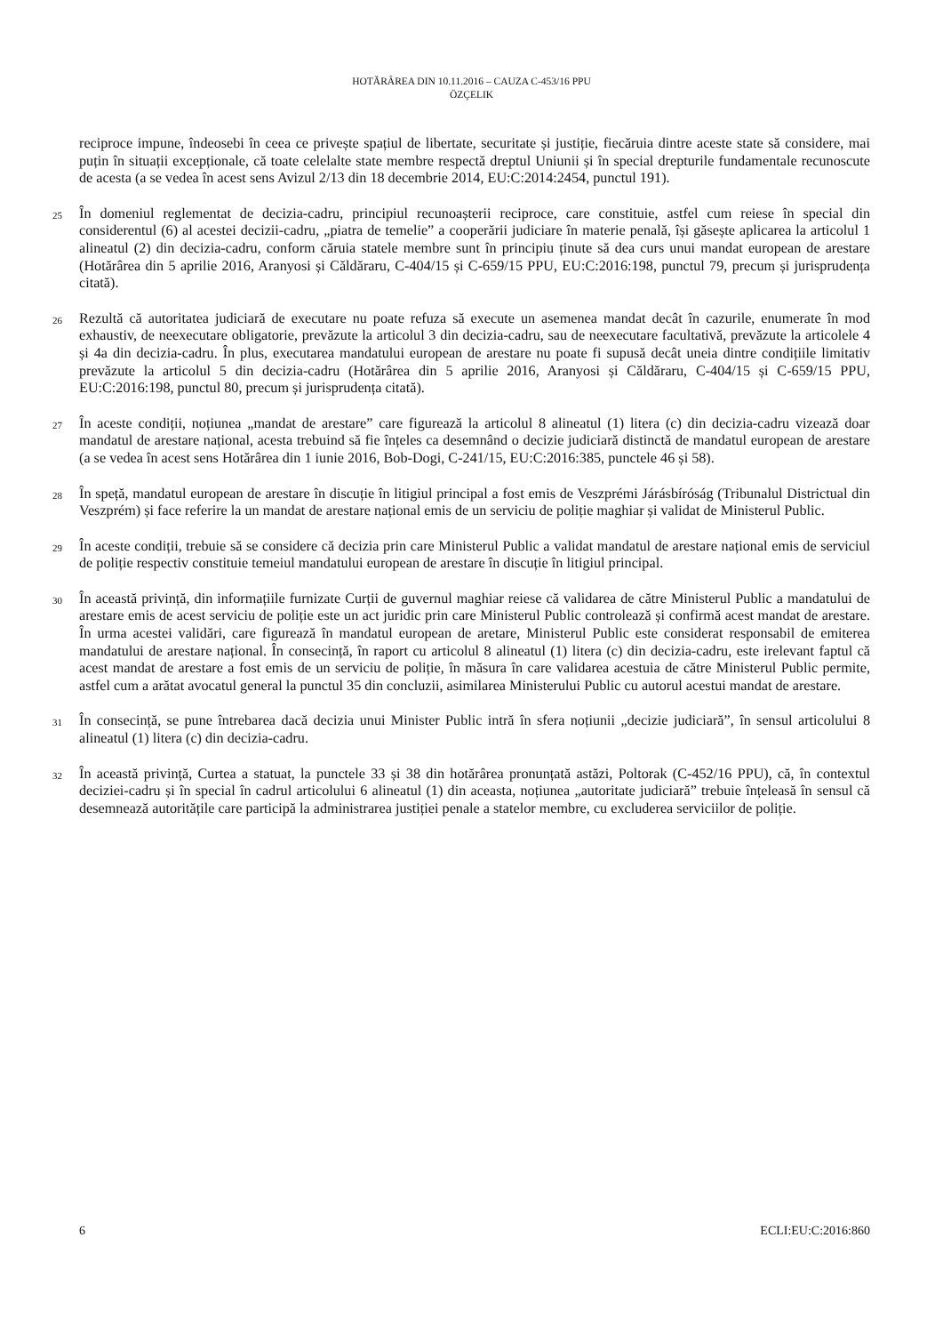HOTĂRÂREA DIN 10.11.2016 – CAUZA C-453/16 PPU
ÖZÇELIK
reciproce impune, îndeosebi în ceea ce privește spațiul de libertate, securitate și justiție, fiecăruia dintre aceste state să considere, mai puțin în situații excepționale, că toate celelalte state membre respectă dreptul Uniunii și în special drepturile fundamentale recunoscute de acesta (a se vedea în acest sens Avizul 2/13 din 18 decembrie 2014, EU:C:2014:2454, punctul 191).
25 În domeniul reglementat de decizia-cadru, principiul recunoașterii reciproce, care constituie, astfel cum reiese în special din considerentul (6) al acestei decizii-cadru, „piatra de temelie” a cooperării judiciare în materie penală, își găsește aplicarea la articolul 1 alineatul (2) din decizia-cadru, conform căruia statele membre sunt în principiu ținute să dea curs unui mandat european de arestare (Hotărârea din 5 aprilie 2016, Aranyosi și Căldăraru, C-404/15 și C-659/15 PPU, EU:C:2016:198, punctul 79, precum și jurisprudența citată).
26 Rezultă că autoritatea judiciară de executare nu poate refuza să execute un asemenea mandat decât în cazurile, enumerate în mod exhaustiv, de neexecutare obligatorie, prevăzute la articolul 3 din decizia-cadru, sau de neexecutare facultativă, prevăzute la articolele 4 și 4a din decizia-cadru. În plus, executarea mandatului european de arestare nu poate fi supusă decât uneia dintre condițiile limitativ prevăzute la articolul 5 din decizia-cadru (Hotărârea din 5 aprilie 2016, Aranyosi și Căldăraru, C-404/15 și C-659/15 PPU, EU:C:2016:198, punctul 80, precum și jurisprudența citată).
27 În aceste condiții, noțiunea „mandat de arestare” care figurează la articolul 8 alineatul (1) litera (c) din decizia-cadru vizează doar mandatul de arestare național, acesta trebuind să fie înțeles ca desemnând o decizie judiciară distinctă de mandatul european de arestare (a se vedea în acest sens Hotărârea din 1 iunie 2016, Bob-Dogi, C-241/15, EU:C:2016:385, punctele 46 și 58).
28 În speță, mandatul european de arestare în discuție în litigiul principal a fost emis de Veszprémi Járásbíróság (Tribunalul Districtual din Veszprém) și face referire la un mandat de arestare național emis de un serviciu de poliție maghiar și validat de Ministerul Public.
29 În aceste condiții, trebuie să se considere că decizia prin care Ministerul Public a validat mandatul de arestare național emis de serviciul de poliție respectiv constituie temeiul mandatului european de arestare în discuție în litigiul principal.
30 În această privință, din informațiile furnizate Curții de guvernul maghiar reiese că validarea de către Ministerul Public a mandatului de arestare emis de acest serviciu de poliție este un act juridic prin care Ministerul Public controlează și confirmă acest mandat de arestare. În urma acestei validări, care figurează în mandatul european de aretare, Ministerul Public este considerat responsabil de emiterea mandatului de arestare național. În consecință, în raport cu articolul 8 alineatul (1) litera (c) din decizia-cadru, este irelevant faptul că acest mandat de arestare a fost emis de un serviciu de poliție, în măsura în care validarea acestuia de către Ministerul Public permite, astfel cum a arătat avocatul general la punctul 35 din concluzii, asimilarea Ministerului Public cu autorul acestui mandat de arestare.
31 În consecință, se pune întrebarea dacă decizia unui Minister Public intră în sfera noțiunii „decizie judiciară”, în sensul articolului 8 alineatul (1) litera (c) din decizia-cadru.
32 În această privință, Curtea a statuat, la punctele 33 și 38 din hotărârea pronunțată astăzi, Poltorak (C-452/16 PPU), că, în contextul deciziei-cadru și în special în cadrul articolului 6 alineatul (1) din aceasta, noțiunea „autoritate judiciară” trebuie înțeleasă în sensul că desemnează autoritățile care participă la administrarea justiției penale a statelor membre, cu excluderea serviciilor de poliție.
6 ECLI:EU:C:2016:860